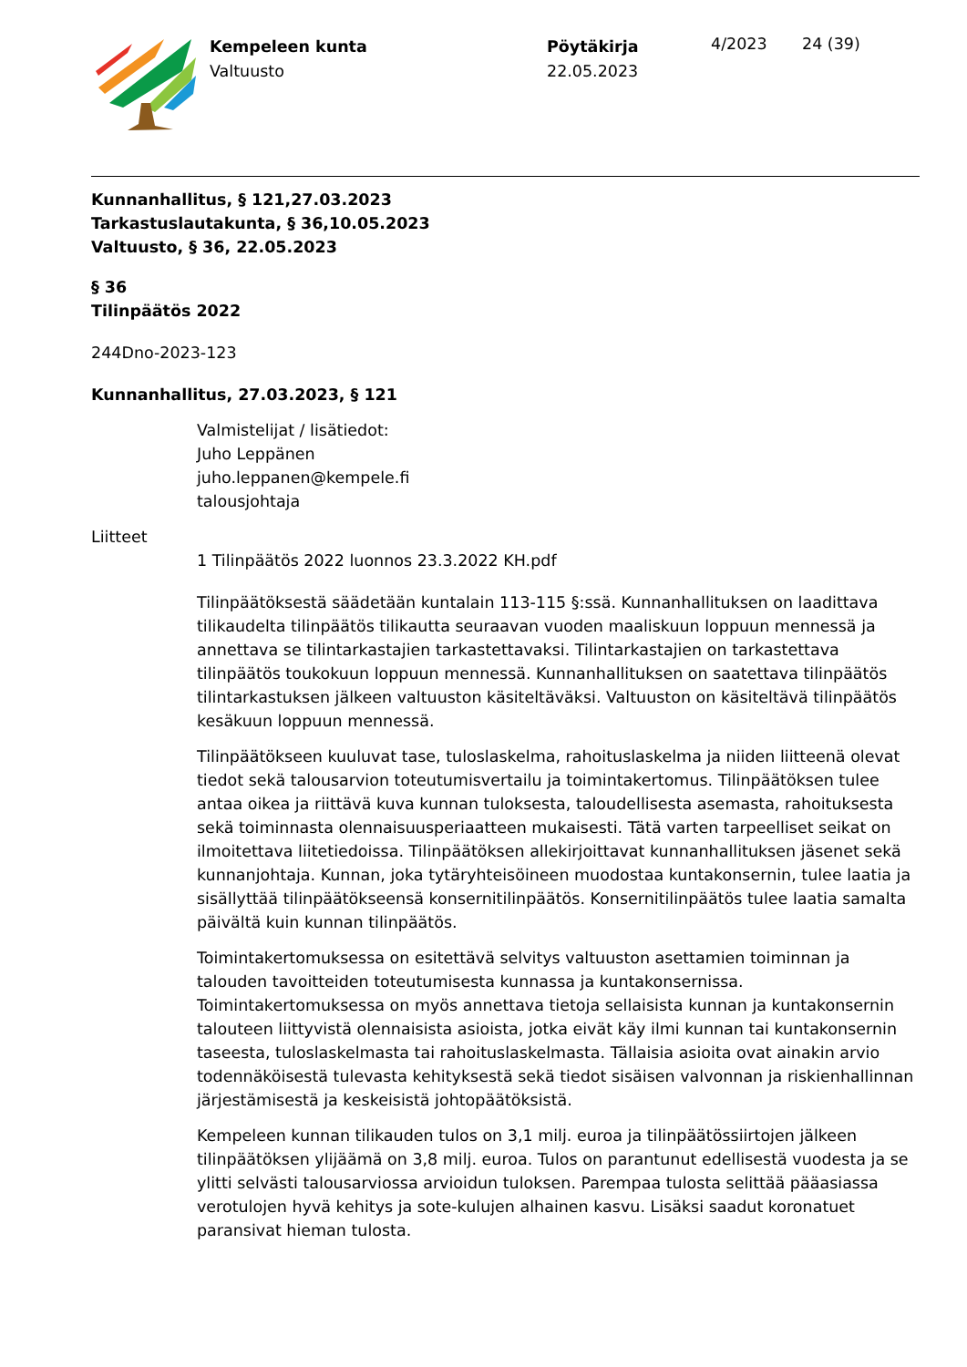Kempeleen kunta
Valtuusto
Pöytäkirja
22.05.2023
4/2023 24 (39)
Kunnanhallitus, § 121,27.03.2023
Tarkastuslautakunta, § 36,10.05.2023
Valtuusto, § 36, 22.05.2023
§ 36
Tilinpäätös 2022
244Dno-2023-123
Kunnanhallitus, 27.03.2023, § 121
Valmistelijat / lisätiedot:
Juho Leppänen
juho.leppanen@kempele.fi
talousjohtaja
Liitteet
1 Tilinpäätös 2022 luonnos 23.3.2022 KH.pdf
Tilinpäätöksestä säädetään kuntalain 113-115 §:ssä. Kunnanhallituksen on laadittava tilikaudelta tilinpäätös tilikautta seuraavan vuoden maaliskuun loppuun mennessä ja annettava se tilintarkastajien tarkastettavaksi. Tilintarkastajien on tarkastettava tilinpäätös toukokuun loppuun mennessä. Kunnanhallituksen on saatettava tilinpäätös tilintarkastuksen jälkeen valtuuston käsiteltäväksi. Valtuuston on käsiteltävä tilinpäätös kesäkuun loppuun mennessä.
Tilinpäätökseen kuuluvat tase, tuloslaskelma, rahoituslaskelma ja niiden liitteenä olevat tiedot sekä talousarvion toteutumisvertailu ja toimintakertomus. Tilinpäätöksen tulee antaa oikea ja riittävä kuva kunnan tuloksesta, taloudellisesta asemasta, rahoituksesta sekä toiminnasta olennaisuusperiaatteen mukaisesti. Tätä varten tarpeelliset seikat on ilmoitettava liitetiedoissa. Tilinpäätöksen allekirjoittavat kunnanhallituksen jäsenet sekä kunnanjohtaja. Kunnan, joka tytäryhteisöineen muodostaa kuntakonsernin, tulee laatia ja sisällyttää tilinpäätökseensä konsernitilinpäätös. Konsernitilinpäätös tulee laatia samalta päivältä kuin kunnan tilinpäätös.
Toimintakertomuksessa on esitettävä selvitys valtuuston asettamien toiminnan ja talouden tavoitteiden toteutumisesta kunnassa ja kuntakonsernissa. Toimintakertomuksessa on myös annettava tietoja sellaisista kunnan ja kuntakonsernin talouteen liittyvistä olennaisista asioista, jotka eivät käy ilmi kunnan tai kuntakonsernin taseesta, tuloslaskelmasta tai rahoituslaskelmasta. Tällaisia asioita ovat ainakin arvio todennäköisestä tulevasta kehityksestä sekä tiedot sisäisen valvonnan ja riskienhallinnan järjestämisestä ja keskeisistä johtopäätöksistä.
Kempeleen kunnan tilikauden tulos on 3,1 milj. euroa ja tilinpäätössiirtojen jälkeen tilinpäätöksen ylijäämä on 3,8 milj. euroa. Tulos on parantunut edellisestä vuodesta ja se ylitti selvästi talousarviossa arvioidun tuloksen. Parempaa tulosta selittää pääasiassa verotulojen hyvä kehitys ja sote-kulujen alhainen kasvu. Lisäksi saadut koronatuet paransivat hieman tulosta.